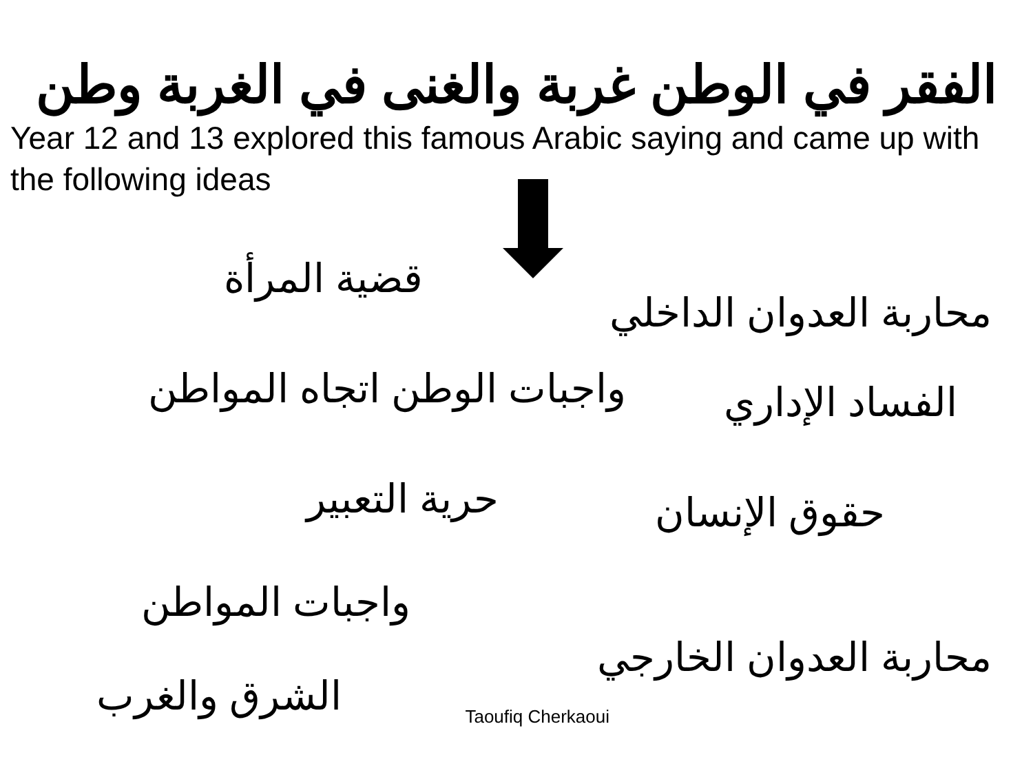الفقر في الوطن غربة والغنى في الغربة وطن
Year 12 and 13 explored this famous Arabic saying and came up with the following ideas
محاربة العدوان الداخلي
قضية المرأة
الفساد الإداري
واجبات الوطن اتجاه المواطن
حقوق الإنسان
حرية التعبير
محاربة العدوان الخارجي
واجبات المواطن
Taoufiq Cherkaoui
الشرق والغرب